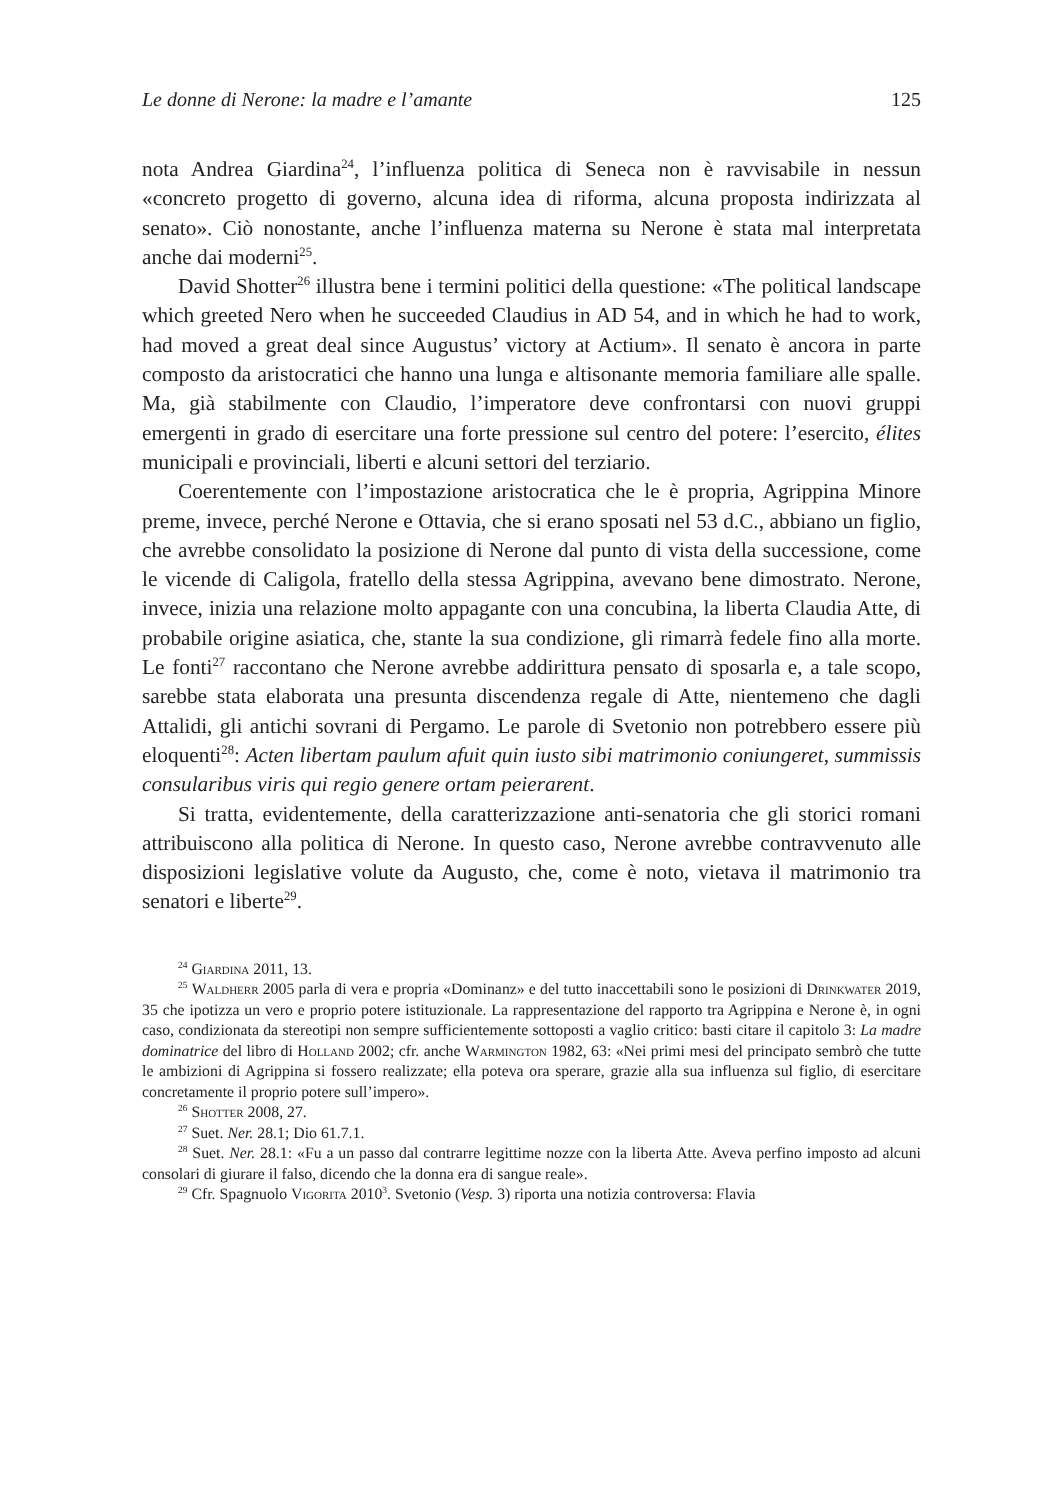Le donne di Nerone: la madre e l’amante 125
nota Andrea Giardina<sup>24</sup>, l’influenza politica di Seneca non è ravvisabile in nessun «concreto progetto di governo, alcuna idea di riforma, alcuna proposta indirizzata al senato». Ciò nonostante, anche l’influenza materna su Nerone è stata mal interpretata anche dai moderni<sup>25</sup>.
David Shotter<sup>26</sup> illustra bene i termini politici della questione: «The political landscape which greeted Nero when he succeeded Claudius in AD 54, and in which he had to work, had moved a great deal since Augustus’ victory at Actium». Il senato è ancora in parte composto da aristocratici che hanno una lunga e altisonante memoria familiare alle spalle. Ma, già stabilmente con Claudio, l’imperatore deve confrontarsi con nuovi gruppi emergenti in grado di esercitare una forte pressione sul centro del potere: l’esercito, élites municipali e provinciali, liberti e alcuni settori del terziario.
Coerentemente con l’impostazione aristocratica che le è propria, Agrippina Minore preme, invece, perché Nerone e Ottavia, che si erano sposati nel 53 d.C., abbiano un figlio, che avrebbe consolidato la posizione di Nerone dal punto di vista della successione, come le vicende di Caligola, fratello della stessa Agrippina, avevano bene dimostrato. Nerone, invece, inizia una relazione molto appagante con una concubina, la liberta Claudia Atte, di probabile origine asiatica, che, stante la sua condizione, gli rimarrà fedele fino alla morte. Le fonti<sup>27</sup> raccontano che Nerone avrebbe addirittura pensato di sposarla e, a tale scopo, sarebbe stata elaborata una presunta discendenza regale di Atte, nientemeno che dagli Attalidi, gli antichi sovrani di Pergamo. Le parole di Svetonio non potrebbero essere più eloquenti<sup>28</sup>: Acten libertam paulum afuit quin iusto sibi matrimonio coniungeret, summissis consularibus viris qui regio genere ortam peierarent.
Si tratta, evidentemente, della caratterizzazione anti-senatoria che gli storici romani attribuiscono alla politica di Nerone. In questo caso, Nerone avrebbe contravvenuto alle disposizioni legislative volute da Augusto, che, come è noto, vietava il matrimonio tra senatori e liberte<sup>29</sup>.
<sup>24</sup> Giardina 2011, 13.
<sup>25</sup> Waldherr 2005 parla di vera e propria «Dominanz» e del tutto inaccettabili sono le posizioni di Drinkwater 2019, 35 che ipotizza un vero e proprio potere istituzionale. La rappresentazione del rapporto tra Agrippina e Nerone è, in ogni caso, condizionata da stereotipi non sempre sufficientemente sottoposti a vaglio critico: basti citare il capitolo 3: La madre dominatrice del libro di Holland 2002; cfr. anche Warmington 1982, 63: «Nei primi mesi del principato sembrò che tutte le ambizioni di Agrippina si fossero realizzate; ella poteva ora sperare, grazie alla sua influenza sul figlio, di esercitare concretamente il proprio potere sull’impero».
<sup>26</sup> Shotter 2008, 27.
<sup>27</sup> Suet. Ner. 28.1; Dio 61.7.1.
<sup>28</sup> Suet. Ner. 28.1: «Fu a un passo dal contrarre legittime nozze con la liberta Atte. Aveva perfino imposto ad alcuni consolari di giurare il falso, dicendo che la donna era di sangue reale».
<sup>29</sup> Cfr. Spagnuolo Vigorita 2010<sup>3</sup>. Svetonio (Vesp. 3) riporta una notizia controversa: Flavia